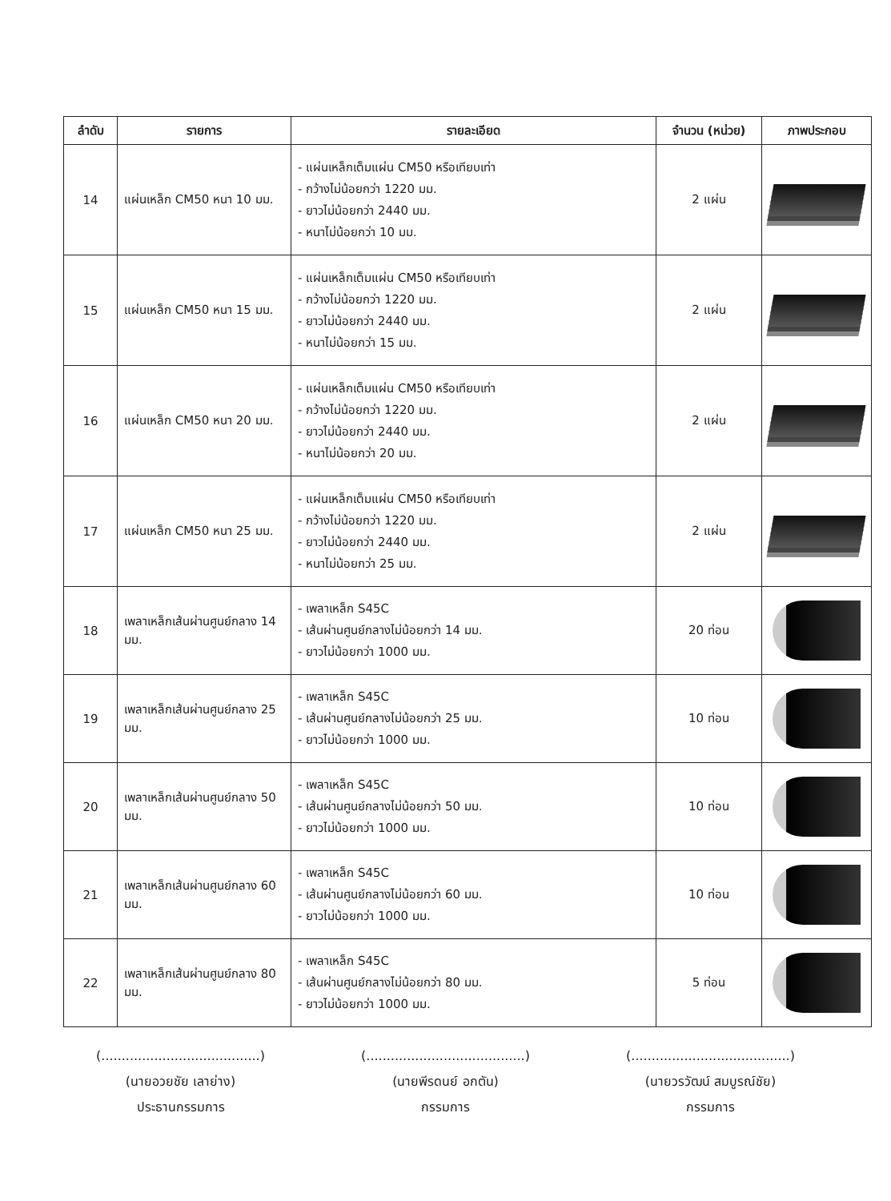| ลำดับ | รายการ | รายละเอียด | จำนวน (หน่วย) | ภาพประกอบ |
| --- | --- | --- | --- | --- |
| 14 | แผ่นเหล็ก CM50 หนา 10 มม. | - แผ่นเหล็กเต็มแผ่น CM50 หรือเทียบเท่า - กว้างไม่น้อยกว่า 1220 มม. - ยาวไม่น้อยกว่า 2440 มม. - หนาไม่น้อยกว่า 10 มม. | 2 แผ่น | |
| 15 | แผ่นเหล็ก CM50 หนา 15 มม. | - แผ่นเหล็กเต็มแผ่น CM50 หรือเทียบเท่า - กว้างไม่น้อยกว่า 1220 มม. - ยาวไม่น้อยกว่า 2440 มม. - หนาไม่น้อยกว่า 15 มม. | 2 แผ่น | |
| 16 | แผ่นเหล็ก CM50 หนา 20 มม. | - แผ่นเหล็กเต็มแผ่น CM50 หรือเทียบเท่า - กว้างไม่น้อยกว่า 1220 มม. - ยาวไม่น้อยกว่า 2440 มม. - หนาไม่น้อยกว่า 20 มม. | 2 แผ่น | |
| 17 | แผ่นเหล็ก CM50 หนา 25 มม. | - แผ่นเหล็กเต็มแผ่น CM50 หรือเทียบเท่า - กว้างไม่น้อยกว่า 1220 มม. - ยาวไม่น้อยกว่า 2440 มม. - หนาไม่น้อยกว่า 25 มม. | 2 แผ่น | |
| 18 | เพลาเหล็กเส้นผ่านศูนย์กลาง 14 มม. | - เพลาเหล็ก S45C - เส้นผ่านศูนย์กลางไม่น้อยกว่า 14 มม. - ยาวไม่น้อยกว่า 1000 มม. | 20 ท่อน | |
| 19 | เพลาเหล็กเส้นผ่านศูนย์กลาง 25 มม. | - เพลาเหล็ก S45C - เส้นผ่านศูนย์กลางไม่น้อยกว่า 25 มม. - ยาวไม่น้อยกว่า 1000 มม. | 10 ท่อน | |
| 20 | เพลาเหล็กเส้นผ่านศูนย์กลาง 50 มม. | - เพลาเหล็ก S45C - เส้นผ่านศูนย์กลางไม่น้อยกว่า 50 มม. - ยาวไม่น้อยกว่า 1000 มม. | 10 ท่อน | |
| 21 | เพลาเหล็กเส้นผ่านศูนย์กลาง 60 มม. | - เพลาเหล็ก S45C - เส้นผ่านศูนย์กลางไม่น้อยกว่า 60 มม. - ยาวไม่น้อยกว่า 1000 มม. | 10 ท่อน | |
| 22 | เพลาเหล็กเส้นผ่านศูนย์กลาง 80 มม. | - เพลาเหล็ก S45C - เส้นผ่านศูนย์กลางไม่น้อยกว่า 80 มม. - ยาวไม่น้อยกว่า 1000 มม. | 5 ท่อน | |
(.......................................)
(นายอวยชัย เลาย่าง)
ประธานกรรมการ
(.......................................)
(นายพีรดนย์ อกตัน)
กรรมการ
(.......................................)
(นายวรวัฒน์ สมบูรณ์ชัย)
กรรมการ